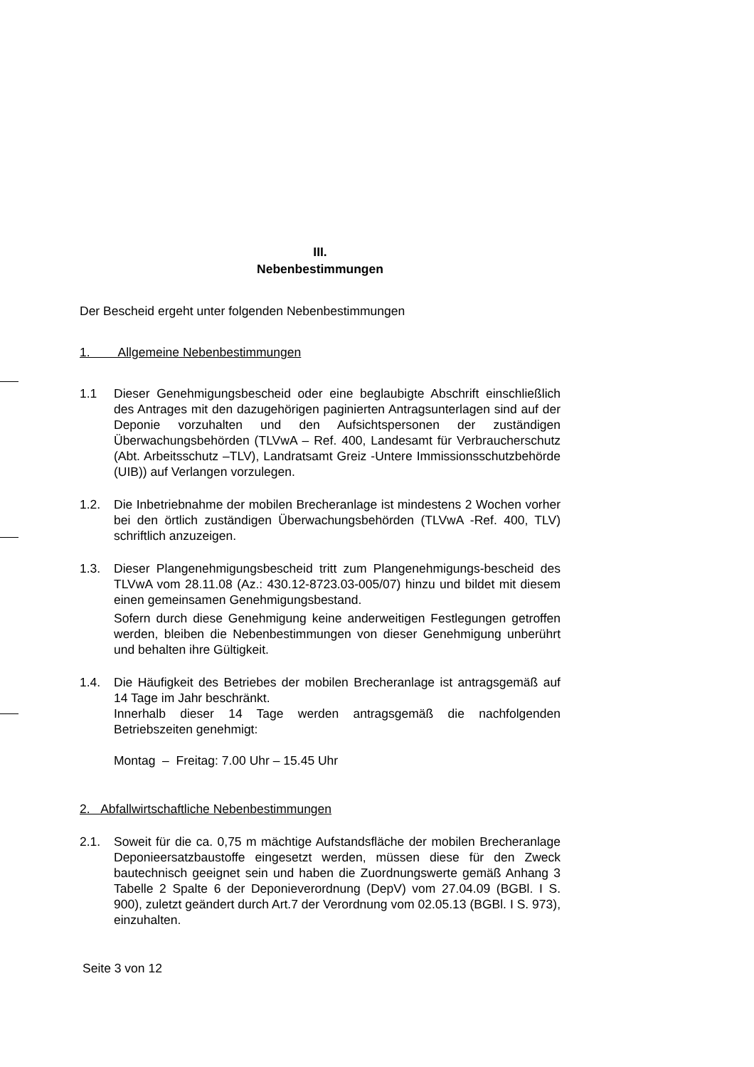III.
Nebenbestimmungen
Der Bescheid ergeht unter folgenden Nebenbestimmungen
1. Allgemeine Nebenbestimmungen
1.1 Dieser Genehmigungsbescheid oder eine beglaubigte Abschrift einschließlich des Antrages mit den dazugehörigen paginierten Antragsunterlagen sind auf der Deponie vorzuhalten und den Aufsichtspersonen der zuständigen Überwachungsbehörden (TLVwA – Ref. 400, Landesamt für Verbraucherschutz (Abt. Arbeitsschutz –TLV), Landratsamt Greiz -Untere Immissionsschutzbehörde (UIB)) auf Verlangen vorzulegen.
1.2. Die Inbetriebnahme der mobilen Brecheranlage ist mindestens 2 Wochen vorher bei den örtlich zuständigen Überwachungsbehörden (TLVwA -Ref. 400, TLV) schriftlich anzuzeigen.
1.3. Dieser Plangenehmigungsbescheid tritt zum Plangenehmigungs-bescheid des TLVwA vom 28.11.08 (Az.: 430.12-8723.03-005/07) hinzu und bildet mit diesem einen gemeinsamen Genehmigungsbestand.
Sofern durch diese Genehmigung keine anderweitigen Festlegungen getroffen werden, bleiben die Nebenbestimmungen von dieser Genehmigung unberührt und behalten ihre Gültigkeit.
1.4. Die Häufigkeit des Betriebes der mobilen Brecheranlage ist antragsgemäß auf 14 Tage im Jahr beschränkt.
Innerhalb dieser 14 Tage werden antragsgemäß die nachfolgenden Betriebszeiten genehmigt:
Montag – Freitag: 7.00 Uhr – 15.45 Uhr
2. Abfallwirtschaftliche Nebenbestimmungen
2.1. Soweit für die ca. 0,75 m mächtige Aufstandsfläche der mobilen Brecheranlage Deponieersatzbaustoffe eingesetzt werden, müssen diese für den Zweck bautechnisch geeignet sein und haben die Zuordnungswerte gemäß Anhang 3 Tabelle 2 Spalte 6 der Deponieverordnung (DepV) vom 27.04.09 (BGBl. I S. 900), zuletzt geändert durch Art.7 der Verordnung vom 02.05.13 (BGBl. I S. 973), einzuhalten.
Seite 3 von 12